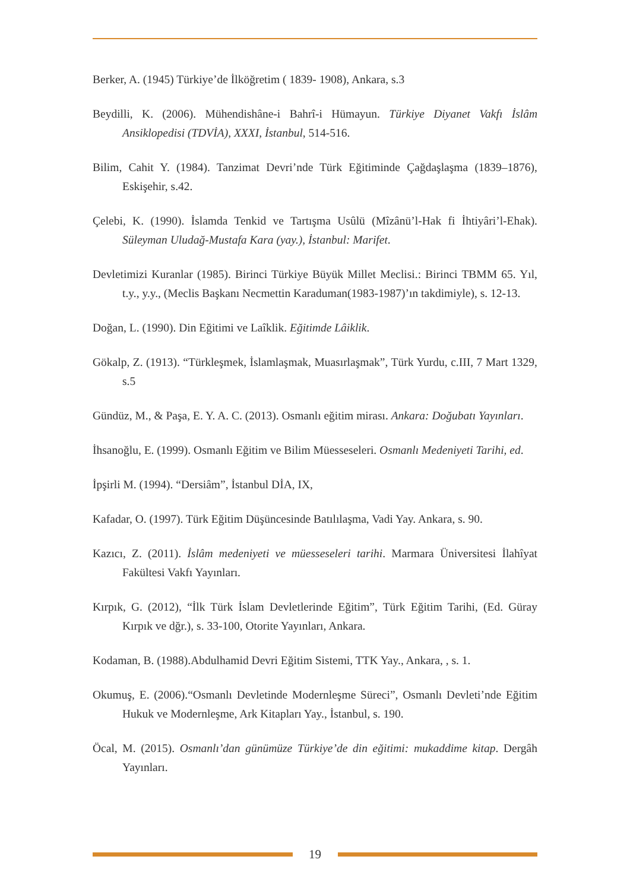Berker, A. (1945) Türkiye’de İlköğretim ( 1839- 1908), Ankara, s.3
Beydilli, K. (2006). Mühendishâne-i Bahrî-i Hümayun. Türkiye Diyanet Vakfı İslâm Ansiklopedisi (TDVİA), XXXI, İstanbul, 514-516.
Bilim, Cahit Y. (1984). Tanzimat Devri’nde Türk Eğitiminde Çağdaşlaşma (1839–1876), Eskişehir, s.42.
Çelebi, K. (1990). İslamda Tenkid ve Tartışma Usûlü (Mîzânü’l-Hak fi İhtiyâri’l-Ehak). Süleyman Uludağ-Mustafa Kara (yay.), İstanbul: Marifet.
Devletimizi Kuranlar (1985). Birinci Türkiye Büyük Millet Meclisi.: Birinci TBMM 65. Yıl, t.y., y.y., (Meclis Başkanı Necmettin Karaduman(1983-1987)’ın takdimiyle), s. 12-13.
Doğan, L. (1990). Din Eğitimi ve Laîklik. Eğitimde Lâiklik.
Gökalp, Z. (1913). “Türkleşmek, İslamlaşmak, Muasırlaşmak”, Türk Yurdu, c.III, 7 Mart 1329, s.5
Gündüz, M., & Paşa, E. Y. A. C. (2013). Osmanlı eğitim mirası. Ankara: Doğubatı Yayınları.
İhsanoğlu, E. (1999). Osmanlı Eğitim ve Bilim Müesseseleri. Osmanlı Medeniyeti Tarihi, ed.
İpşirli M. (1994). “Dersiâm”, İstanbul DİA, IX,
Kafadar, O. (1997). Türk Eğitim Düşüncesinde Batılılaşma, Vadi Yay. Ankara, s. 90.
Kazıcı, Z. (2011). İslâm medeniyeti ve müesseseleri tarihi. Marmara Üniversitesi İlahîyat Fakültesi Vakfı Yayınları.
Kırpık, G. (2012), “İlk Türk İslam Devletlerinde Eğitim”, Türk Eğitim Tarihi, (Ed. Güray Kırpık ve dğr.), s. 33-100, Otorite Yayınları, Ankara.
Kodaman, B. (1988).Abdulhamid Devri Eğitim Sistemi, TTK Yay., Ankara, , s. 1.
Okumuş, E. (2006).“Osmanlı Devletinde Modernleşme Süreci”, Osmanlı Devleti’nde Eğitim Hukuk ve Modernleşme, Ark Kitapları Yay., İstanbul, s. 190.
Öcal, M. (2015). Osmanlı’dan günümüze Türkiye’de din eğitimi: mukaddime kitap. Dergâh Yayınları.
19